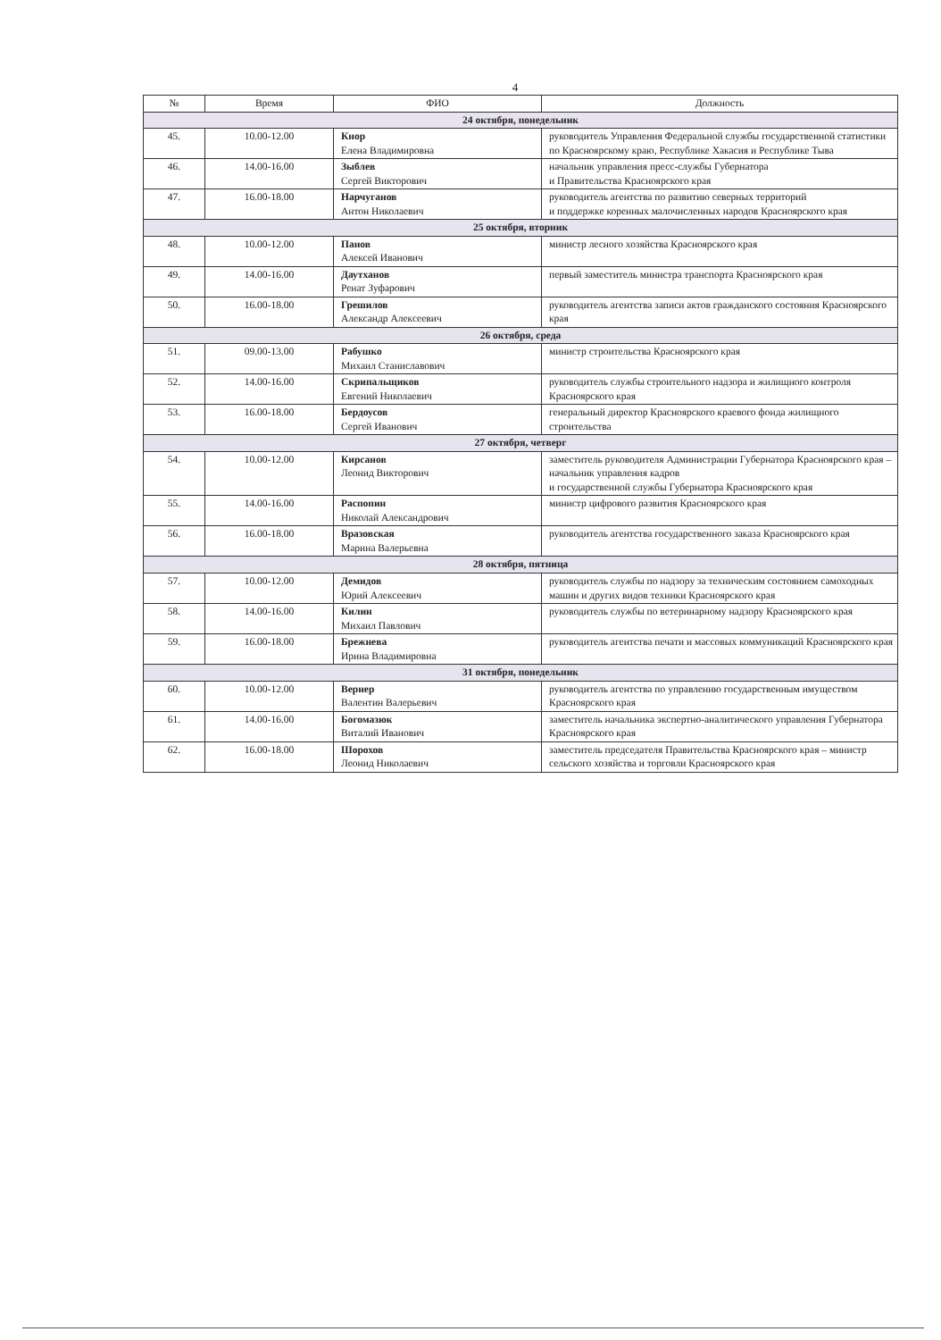4
| № | Время | ФИО | Должность |
| --- | --- | --- | --- |
| 24 октября, понедельник | | | |
| 45. | 10.00-12.00 | Кнор Елена Владимировна | руководитель Управления Федеральной службы государственной статистики по Красноярскому краю, Республике Хакасия и Республике Тыва |
| 46. | 14.00-16.00 | Зыблев Сергей Викторович | начальник управления пресс-службы Губернатора и Правительства Красноярского края |
| 47. | 16.00-18.00 | Нарчуганов Антон Николаевич | руководитель агентства по развитию северных территорий и поддержке коренных малочисленных народов Красноярского края |
| 25 октября, вторник | | | |
| 48. | 10.00-12.00 | Панов Алексей Иванович | министр лесного хозяйства Красноярского края |
| 49. | 14.00-16.00 | Даутханов Ренат Зуфарович | первый заместитель министра транспорта Красноярского края |
| 50. | 16.00-18.00 | Грешилов Александр Алексеевич | руководитель агентства записи актов гражданского состояния Красноярского края |
| 26 октября, среда | | | |
| 51. | 09.00-13.00 | Рабушко Михаил Станиславович | министр строительства Красноярского края |
| 52. | 14.00-16.00 | Скрипальщиков Евгений Николаевич | руководитель службы строительного надзора и жилищного контроля Красноярского края |
| 53. | 16.00-18.00 | Бердоусов Сергей Иванович | генеральный директор Красноярского краевого фонда жилищного строительства |
| 27 октября, четверг | | | |
| 54. | 10.00-12.00 | Кирсанов Леонид Викторович | заместитель руководителя Администрации Губернатора Красноярского края – начальник управления кадров и государственной службы Губернатора Красноярского края |
| 55. | 14.00-16.00 | Распопин Николай Александрович | министр цифрового развития Красноярского края |
| 56. | 16.00-18.00 | Вразовская Марина Валерьевна | руководитель агентства государственного заказа Красноярского края |
| 28 октября, пятница | | | |
| 57. | 10.00-12.00 | Демидов Юрий Алексеевич | руководитель службы по надзору за техническим состоянием самоходных машин и других видов техники Красноярского края |
| 58. | 14.00-16.00 | Килин Михаил Павлович | руководитель службы по ветеринарному надзору Красноярского края |
| 59. | 16.00-18.00 | Брежнева Ирина Владимировна | руководитель агентства печати и массовых коммуникаций Красноярского края |
| 31 октября, понедельник | | | |
| 60. | 10.00-12.00 | Вернер Валентин Валерьевич | руководитель агентства по управлению государственным имуществом Красноярского края |
| 61. | 14.00-16.00 | Богомазюк Виталий Иванович | заместитель начальника экспертно-аналитического управления Губернатора Красноярского края |
| 62. | 16.00-18.00 | Шорохов Леонид Николаевич | заместитель председателя Правительства Красноярского края – министр сельского хозяйства и торговли Красноярского края |